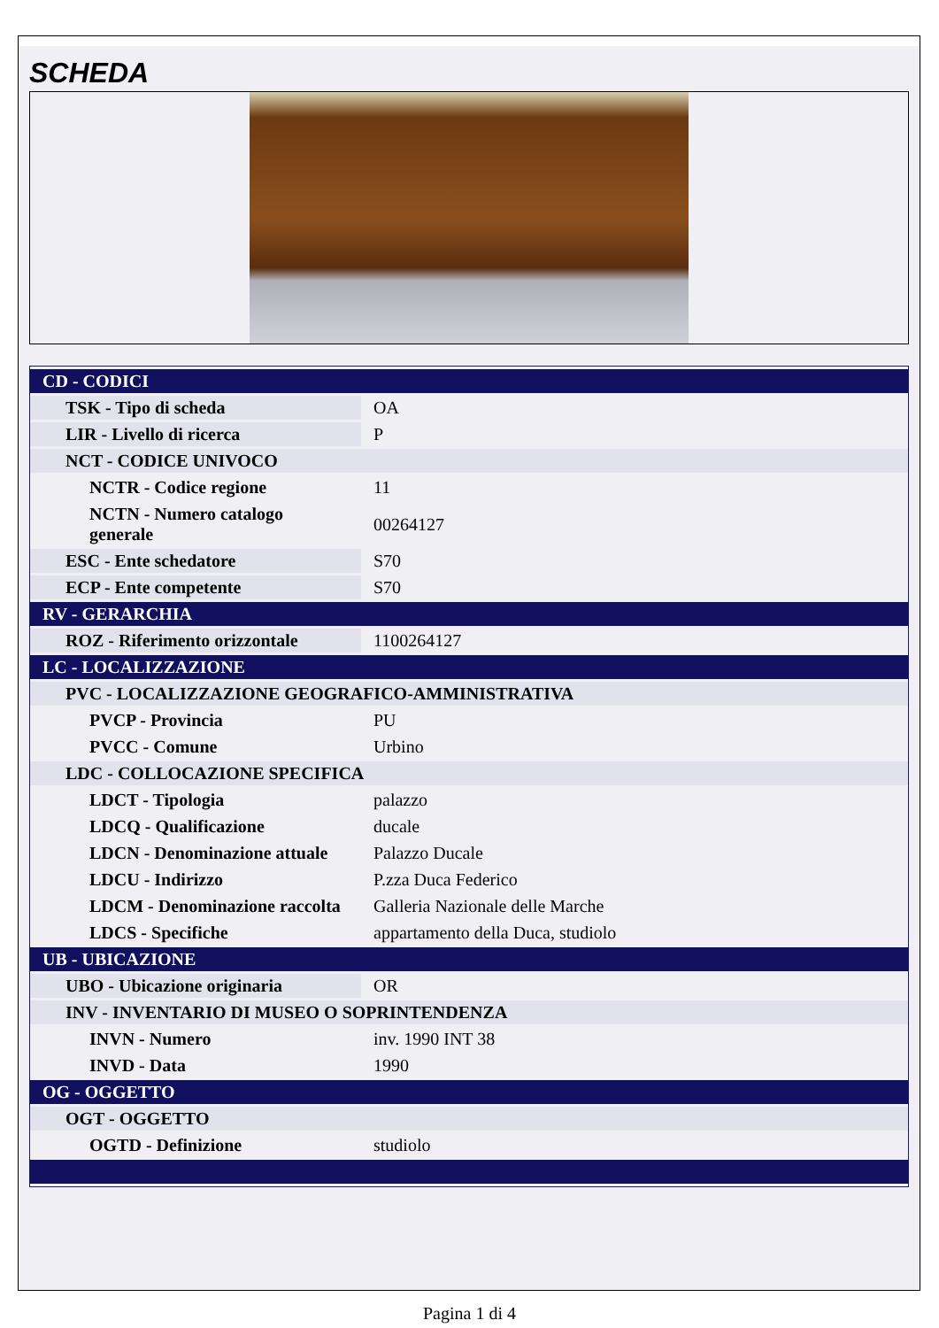SCHEDA
| CD - CODICI | |
| TSK - Tipo di scheda | OA |
| LIR - Livello di ricerca | P |
| NCT - CODICE UNIVOCO | |
| NCTR - Codice regione | 11 |
| NCTN - Numero catalogo generale | 00264127 |
| ESC - Ente schedatore | S70 |
| ECP - Ente competente | S70 |
| RV - GERARCHIA | |
| ROZ - Riferimento orizzontale | 1100264127 |
| LC - LOCALIZZAZIONE | |
| PVC - LOCALIZZAZIONE GEOGRAFICO-AMMINISTRATIVA | |
| PVCP - Provincia | PU |
| PVCC - Comune | Urbino |
| LDC - COLLOCAZIONE SPECIFICA | |
| LDCT - Tipologia | palazzo |
| LDCQ - Qualificazione | ducale |
| LDCN - Denominazione attuale | Palazzo Ducale |
| LDCU - Indirizzo | P.zza Duca Federico |
| LDCM - Denominazione raccolta | Galleria Nazionale delle Marche |
| LDCS - Specifiche | appartamento della Duca, studiolo |
| UB - UBICAZIONE | |
| UBO - Ubicazione originaria | OR |
| INV - INVENTARIO DI MUSEO O SOPRINTENDENZA | |
| INVN - Numero | inv. 1990 INT 38 |
| INVD - Data | 1990 |
| OG - OGGETTO | |
| OGT - OGGETTO | |
| OGTD - Definizione | studiolo |
Pagina 1 di 4